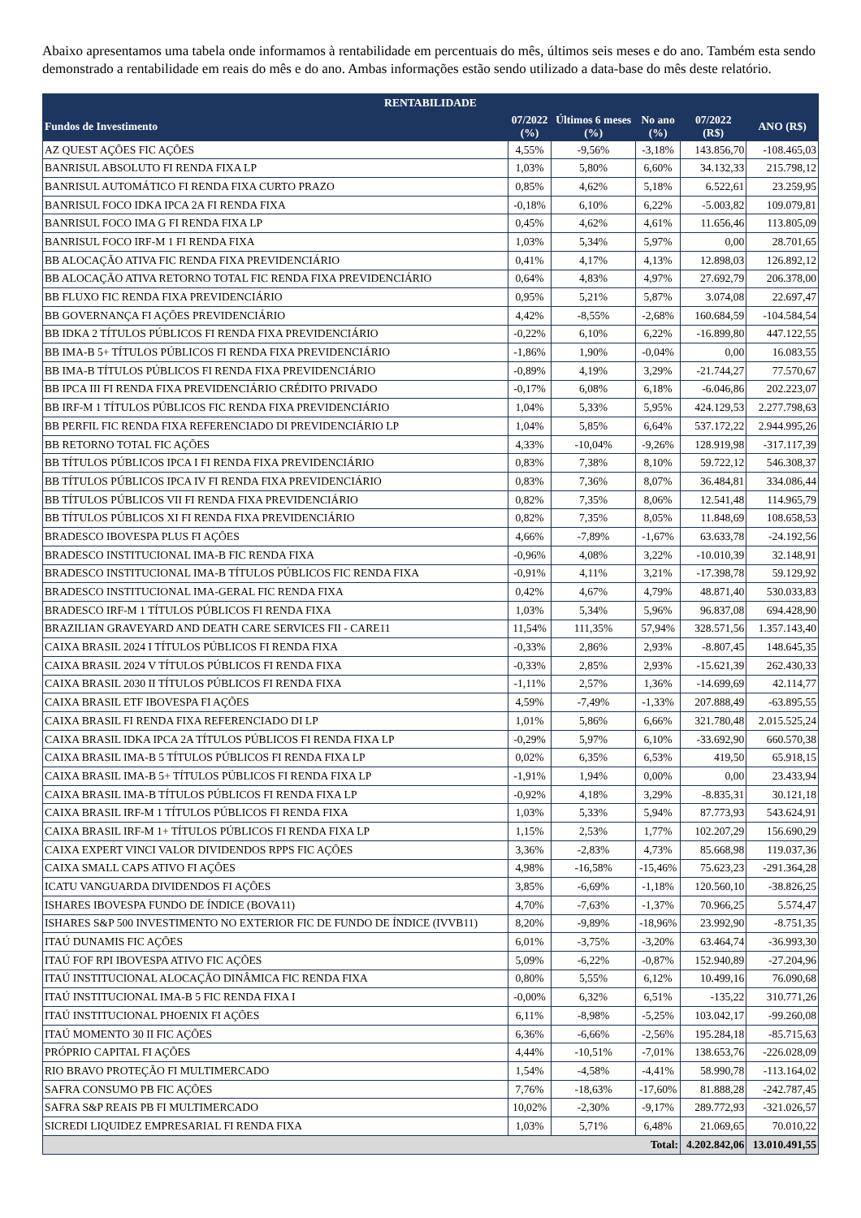Abaixo apresentamos uma tabela onde informamos à rentabilidade em percentuais do mês, últimos seis meses e do ano. Também esta sendo demonstrado a rentabilidade em reais do mês e do ano. Ambas informações estão sendo utilizado a data-base do mês deste relatório.
| RENTABILIDADE | | | | | |
| --- | --- | --- | --- | --- | --- |
| Fundos de Investimento | 07/2022 (%) | Últimos 6 meses (%) | No ano (%) | 07/2022 (R$) | ANO (R$) |
| AZ QUEST AÇÕES FIC AÇÕES | 4,55% | -9,56% | -3,18% | 143.856,70 | -108.465,03 |
| BANRISUL ABSOLUTO FI RENDA FIXA LP | 1,03% | 5,80% | 6,60% | 34.132,33 | 215.798,12 |
| BANRISUL AUTOMÁTICO FI RENDA FIXA CURTO PRAZO | 0,85% | 4,62% | 5,18% | 6.522,61 | 23.259,95 |
| BANRISUL FOCO IDKA IPCA 2A FI RENDA FIXA | -0,18% | 6,10% | 6,22% | -5.003,82 | 109.079,81 |
| BANRISUL FOCO IMA G FI RENDA FIXA LP | 0,45% | 4,62% | 4,61% | 11.656,46 | 113.805,09 |
| BANRISUL FOCO IRF-M 1 FI RENDA FIXA | 1,03% | 5,34% | 5,97% | 0,00 | 28.701,65 |
| BB ALOCAÇÃO ATIVA FIC RENDA FIXA PREVIDENCIÁRIO | 0,41% | 4,17% | 4,13% | 12.898,03 | 126.892,12 |
| BB ALOCAÇÃO ATIVA RETORNO TOTAL FIC RENDA FIXA PREVIDENCIÁRIO | 0,64% | 4,83% | 4,97% | 27.692,79 | 206.378,00 |
| BB FLUXO FIC RENDA FIXA PREVIDENCIÁRIO | 0,95% | 5,21% | 5,87% | 3.074,08 | 22.697,47 |
| BB GOVERNANÇA FI AÇÕES PREVIDENCIÁRIO | 4,42% | -8,55% | -2,68% | 160.684,59 | -104.584,54 |
| BB IDKA 2 TÍTULOS PÚBLICOS FI RENDA FIXA PREVIDENCIÁRIO | -0,22% | 6,10% | 6,22% | -16.899,80 | 447.122,55 |
| BB IMA-B 5+ TÍTULOS PÚBLICOS FI RENDA FIXA PREVIDENCIÁRIO | -1,86% | 1,90% | -0,04% | 0,00 | 16.083,55 |
| BB IMA-B TÍTULOS PÚBLICOS FI RENDA FIXA PREVIDENCIÁRIO | -0,89% | 4,19% | 3,29% | -21.744,27 | 77.570,67 |
| BB IPCA III FI RENDA FIXA PREVIDENCIÁRIO CRÉDITO PRIVADO | -0,17% | 6,08% | 6,18% | -6.046,86 | 202.223,07 |
| BB IRF-M 1 TÍTULOS PÚBLICOS FIC RENDA FIXA PREVIDENCIÁRIO | 1,04% | 5,33% | 5,95% | 424.129,53 | 2.277.798,63 |
| BB PERFIL FIC RENDA FIXA REFERENCIADO DI PREVIDENCIÁRIO LP | 1,04% | 5,85% | 6,64% | 537.172,22 | 2.944.995,26 |
| BB RETORNO TOTAL FIC AÇÕES | 4,33% | -10,04% | -9,26% | 128.919,98 | -317.117,39 |
| BB TÍTULOS PÚBLICOS IPCA I FI RENDA FIXA PREVIDENCIÁRIO | 0,83% | 7,38% | 8,10% | 59.722,12 | 546.308,37 |
| BB TÍTULOS PÚBLICOS IPCA IV FI RENDA FIXA PREVIDENCIÁRIO | 0,83% | 7,36% | 8,07% | 36.484,81 | 334.086,44 |
| BB TÍTULOS PÚBLICOS VII FI RENDA FIXA PREVIDENCIÁRIO | 0,82% | 7,35% | 8,06% | 12.541,48 | 114.965,79 |
| BB TÍTULOS PÚBLICOS XI FI RENDA FIXA PREVIDENCIÁRIO | 0,82% | 7,35% | 8,05% | 11.848,69 | 108.658,53 |
| BRADESCO IBOVESPA PLUS FI AÇÕES | 4,66% | -7,89% | -1,67% | 63.633,78 | -24.192,56 |
| BRADESCO INSTITUCIONAL IMA-B FIC RENDA FIXA | -0,96% | 4,08% | 3,22% | -10.010,39 | 32.148,91 |
| BRADESCO INSTITUCIONAL IMA-B TÍTULOS PÚBLICOS FIC RENDA FIXA | -0,91% | 4,11% | 3,21% | -17.398,78 | 59.129,92 |
| BRADESCO INSTITUCIONAL IMA-GERAL FIC RENDA FIXA | 0,42% | 4,67% | 4,79% | 48.871,40 | 530.033,83 |
| BRADESCO IRF-M 1 TÍTULOS PÚBLICOS FI RENDA FIXA | 1,03% | 5,34% | 5,96% | 96.837,08 | 694.428,90 |
| BRAZILIAN GRAVEYARD AND DEATH CARE SERVICES FII - CARE11 | 11,54% | 111,35% | 57,94% | 328.571,56 | 1.357.143,40 |
| CAIXA BRASIL 2024 I TÍTULOS PÚBLICOS FI RENDA FIXA | -0,33% | 2,86% | 2,93% | -8.807,45 | 148.645,35 |
| CAIXA BRASIL 2024 V TÍTULOS PÚBLICOS FI RENDA FIXA | -0,33% | 2,85% | 2,93% | -15.621,39 | 262.430,33 |
| CAIXA BRASIL 2030 II TÍTULOS PÚBLICOS FI RENDA FIXA | -1,11% | 2,57% | 1,36% | -14.699,69 | 42.114,77 |
| CAIXA BRASIL ETF IBOVESPA FI AÇÕES | 4,59% | -7,49% | -1,33% | 207.888,49 | -63.895,55 |
| CAIXA BRASIL FI RENDA FIXA REFERENCIADO DI LP | 1,01% | 5,86% | 6,66% | 321.780,48 | 2.015.525,24 |
| CAIXA BRASIL IDKA IPCA 2A TÍTULOS PÚBLICOS FI RENDA FIXA LP | -0,29% | 5,97% | 6,10% | -33.692,90 | 660.570,38 |
| CAIXA BRASIL IMA-B 5 TÍTULOS PÚBLICOS FI RENDA FIXA LP | 0,02% | 6,35% | 6,53% | 419,50 | 65.918,15 |
| CAIXA BRASIL IMA-B 5+ TÍTULOS PÚBLICOS FI RENDA FIXA LP | -1,91% | 1,94% | 0,00% | 0,00 | 23.433,94 |
| CAIXA BRASIL IMA-B TÍTULOS PÚBLICOS FI RENDA FIXA LP | -0,92% | 4,18% | 3,29% | -8.835,31 | 30.121,18 |
| CAIXA BRASIL IRF-M 1 TÍTULOS PÚBLICOS FI RENDA FIXA | 1,03% | 5,33% | 5,94% | 87.773,93 | 543.624,91 |
| CAIXA BRASIL IRF-M 1+ TÍTULOS PÚBLICOS FI RENDA FIXA LP | 1,15% | 2,53% | 1,77% | 102.207,29 | 156.690,29 |
| CAIXA EXPERT VINCI VALOR DIVIDENDOS RPPS FIC AÇÕES | 3,36% | -2,83% | 4,73% | 85.668,98 | 119.037,36 |
| CAIXA SMALL CAPS ATIVO FI AÇÕES | 4,98% | -16,58% | -15,46% | 75.623,23 | -291.364,28 |
| ICATU VANGUARDA DIVIDENDOS FI AÇÕES | 3,85% | -6,69% | -1,18% | 120.560,10 | -38.826,25 |
| ISHARES IBOVESPA FUNDO DE ÍNDICE (BOVA11) | 4,70% | -7,63% | -1,37% | 70.966,25 | 5.574,47 |
| ISHARES S&P 500 INVESTIMENTO NO EXTERIOR FIC DE FUNDO DE ÍNDICE (IVVB11) | 8,20% | -9,89% | -18,96% | 23.992,90 | -8.751,35 |
| ITAÚ DUNAMIS FIC AÇÕES | 6,01% | -3,75% | -3,20% | 63.464,74 | -36.993,30 |
| ITAÚ FOF RPI IBOVESPA ATIVO FIC AÇÕES | 5,09% | -6,22% | -0,87% | 152.940,89 | -27.204,96 |
| ITAÚ INSTITUCIONAL ALOCAÇÃO DINÂMICA FIC RENDA FIXA | 0,80% | 5,55% | 6,12% | 10.499,16 | 76.090,68 |
| ITAÚ INSTITUCIONAL IMA-B 5 FIC RENDA FIXA I | -0,00% | 6,32% | 6,51% | -135,22 | 310.771,26 |
| ITAÚ INSTITUCIONAL PHOENIX FI AÇÕES | 6,11% | -8,98% | -5,25% | 103.042,17 | -99.260,08 |
| ITAÚ MOMENTO 30 II FIC AÇÕES | 6,36% | -6,66% | -2,56% | 195.284,18 | -85.715,63 |
| PRÓPRIO CAPITAL FI AÇÕES | 4,44% | -10,51% | -7,01% | 138.653,76 | -226.028,09 |
| RIO BRAVO PROTEÇÃO FI MULTIMERCADO | 1,54% | -4,58% | -4,41% | 58.990,78 | -113.164,02 |
| SAFRA CONSUMO PB FIC AÇÕES | 7,76% | -18,63% | -17,60% | 81.888,28 | -242.787,45 |
| SAFRA S&P REAIS PB FI MULTIMERCADO | 10,02% | -2,30% | -9,17% | 289.772,93 | -321.026,57 |
| SICREDI LIQUIDEZ EMPRESARIAL FI RENDA FIXA | 1,03% | 5,71% | 6,48% | 21.069,65 | 70.010,22 |
| Total: | | | | 4.202.842,06 | 13.010.491,55 |